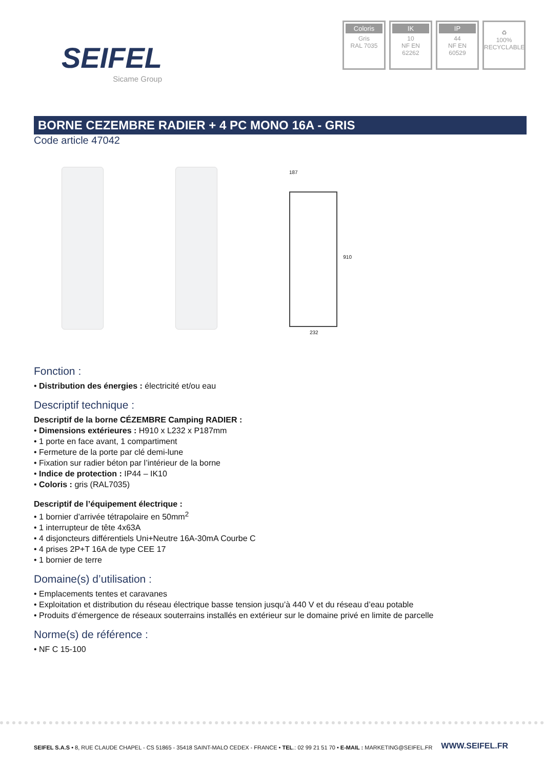SEIFEL
Sicame Group
Coloris
Gris
RAL 7035
IK
10
NF EN
62262
IP
44
NF EN
60529
♻
100%
RECYCLABLE
BORNE CEZEMBRE RADIER + 4 PC MONO 16A - GRIS
Code article 47042
187
910
232
Fonction :
• Distribution des énergies : électricité et/ou eau
Descriptif technique :
Descriptif de la borne CÉZEMBRE Camping RADIER :
• Dimensions extérieures : H910 x L232 x P187mm
• 1 porte en face avant, 1 compartiment
• Fermeture de la porte par clé demi-lune
• Fixation sur radier béton par l’intérieur de la borne
• Indice de protection : IP44 – IK10
• Coloris : gris (RAL7035)
Descriptif de l’équipement électrique :
• 1 bornier d’arrivée tétrapolaire en 50mm<sup>2</sup>
• 1 interrupteur de tête 4x63A
• 4 disjoncteurs différentiels Uni+Neutre 16A-30mA Courbe C
• 4 prises 2P+T 16A de type CEE 17
• 1 bornier de terre
Domaine(s) d’utilisation :
• Emplacements tentes et caravanes
• Exploitation et distribution du réseau électrique basse tension jusqu’à 440 V et du réseau d’eau potable
• Produits d’émergence de réseaux souterrains installés en extérieur sur le domaine privé en limite de parcelle
Norme(s) de référence :
• NF C 15-100
SEIFEL S.A.S • 8, RUE CLAUDE CHAPEL - CS 51865 - 35418 SAINT-MALO CEDEX - FRANCE • TEL.: 02 99 21 51 70 • E-MAIL : MARKETING@SEIFEL.FR
WWW.SEIFEL.FR